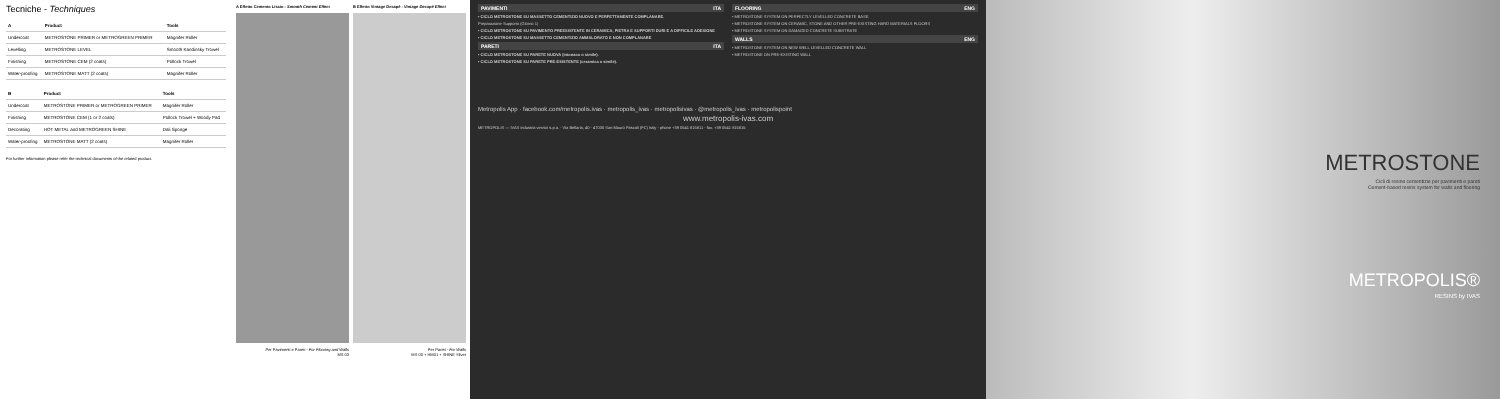Tecniche - Techniques
| A | Product | Tools |
| --- | --- | --- |
| Undercoat | METROSTONE PRIMER or METROGREEN PRIMER | Magnifer Roller |
| Levelling | METROSTONE LEVEL | Smooth Kandinsky Trowel |
| Finishing | METROSTONE CEM (2 coats) | Pollock Trowel |
| Water-proofing | METROSTONE MATT (2 coats) | Magnifer Roller |
| B | Product | Tools |
| --- | --- | --- |
| Undercoat | METROSTONE PRIMER or METROGREEN PRIMER | Magnifer Roller |
| Finishing | METROSTONE CEM (1 or 2 coats) | Pollock Trowel + Woody Pad |
| Decorating | HOT METAL and METROGREEN SHINE | Dali Sponge |
| Water-proofing | METROSTONE MATT (2 coats) | Magnifer Roller |
For further information please refer the technical documents of the related product.
A Effetto Cemento Liscio - Smooth Cement Effect
Per Pavimenti e Pareti - For Flooring and Walls
MS 03
B Effetto Vintage Decapé - Vintage Decapé Effect
Per Pareti - For Walls
MS 00 + HM01 + SHINE Silver
PAVIMENTI ITA
• CICLO METROSTONE SU MASSETTO CEMENTIZIO NUOVO E PERFETTAMENTE COMPLANARE.
Preparazione Supporto (Giorno 1)
• CICLO METROSTONE SU PAVIMENTO PREESISTENTE IN CERAMICA, PIETRA E SUPPORTI DURI E A DIFFICILE ADESIONE
• CICLO METROSTONE SU MASSETTO CEMENTIZIO AMMALORATO E NON COMPLANARE
PARETI ITA
• CICLO METROSTONE SU PARETE NUOVA (intonaco o simile).
• CICLO METROSTONE SU PARETE PRE-ESISTENTE (ceramica o simile).
FLOORING ENG
• METROSTONE SYSTEM ON PERFECTLY LEVELLED CONCRETE BASE.
• METROSTONE SYSTEM ON CERAMIC, STONE AND OTHER PRE-EXISTING HARD MATERIALS FLOORS
• METROSTONE SYSTEM ON DAMAGED CONCRETE SUBSTRATE
WALLS ENG
• METROSTONE SYSTEM ON NEW WELL LEVELLED CONCRETE WALL
• METROSTONE ON PRE-EXISTING WALL
Metropolis App · facebook.com/metropolis.ivas · metropolis_ivas · metropolisivas · @metropolis_ivas · metropolispoint
www.metropolis-ivas.com
METROPOLIS — IVAS industria vernici s.p.a. - Via Bellaria, 40 - 47030 San Mauro Pascoli (FC) Italy - phone +39 0541 815811 - fax. +39 0541 815815
METROSTONE
Cicli di resine cementizie per pavimenti e pareti
Cement-based resins system for walls and flooring
METROPOLIS®
RESINS by IVAS